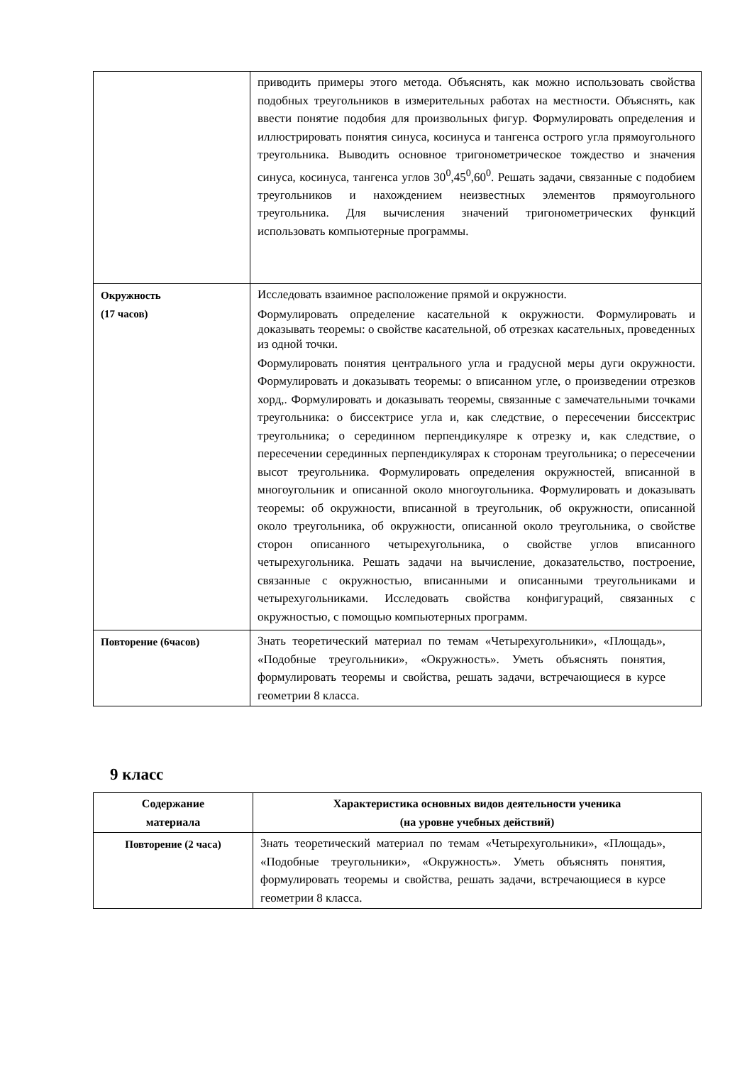| | приводить примеры этого метода. Объяснять, как можно использовать свойства подобных треугольников в измерительных работах на местности. Объяснять, как ввести понятие подобия для произвольных фигур. Формулировать определения и иллюстрировать понятия синуса, косинуса и тангенса острого угла прямоугольного треугольника. Выводить основное тригонометрическое тождество и значения синуса, косинуса, тангенса углов 30<sup>0</sup>,45<sup>0</sup>,60<sup>0</sup>. Решать задачи, связанные с подобием треугольников и нахождением неизвестных элементов прямоугольного треугольника. Для вычисления значений тригонометрических функций использовать компьютерные программы. |
| Окружность (17 часов) | Исследовать взаимное расположение прямой и окружности. Формулировать определение касательной к окружности. Формулировать и доказывать теоремы: о свойстве касательной, об отрезках касательных, проведенных из одной точки. Формулировать понятия центрального угла и градусной меры дуги окружности. Формулировать и доказывать теоремы: о вписанном угле, о произведении отрезков хорд,. Формулировать и доказывать теоремы, связанные с замечательными точками треугольника: о биссектрисе угла и, как следствие, о пересечении биссектрис треугольника; о серединном перпендикуляре к отрезку и, как следствие, о пересечении серединных перпендикулярах к сторонам треугольника; о пересечении высот треугольника. Формулировать определения окружностей, вписанной в многоугольник и описанной около многоугольника. Формулировать и доказывать теоремы: об окружности, вписанной в треугольник, об окружности, описанной около треугольника, об окружности, описанной около треугольника, о свойстве сторон описанного четырехугольника, о свойстве углов вписанного четырехугольника. Решать задачи на вычисление, доказательство, построение, связанные с окружностью, вписанными и описанными треугольниками и четырехугольниками. Исследовать свойства конфигураций, связанных с окружностью, с помощью компьютерных программ. |
| Повторение (6часов) | Знать теоретический материал по темам «Четырехугольники», «Площадь», «Подобные треугольники», «Окружность». Уметь объяснять понятия, формулировать теоремы и свойства, решать задачи, встречающиеся в курсе геометрии 8 класса. |
9 класс
| Содержание материала | Характеристика основных видов деятельности ученика (на уровне учебных действий) |
| --- | --- |
| Повторение (2 часа) | Знать теоретический материал по темам «Четырехугольники», «Площадь», «Подобные треугольники», «Окружность». Уметь объяснять понятия, формулировать теоремы и свойства, решать задачи, встречающиеся в курсе геометрии 8 класса. |